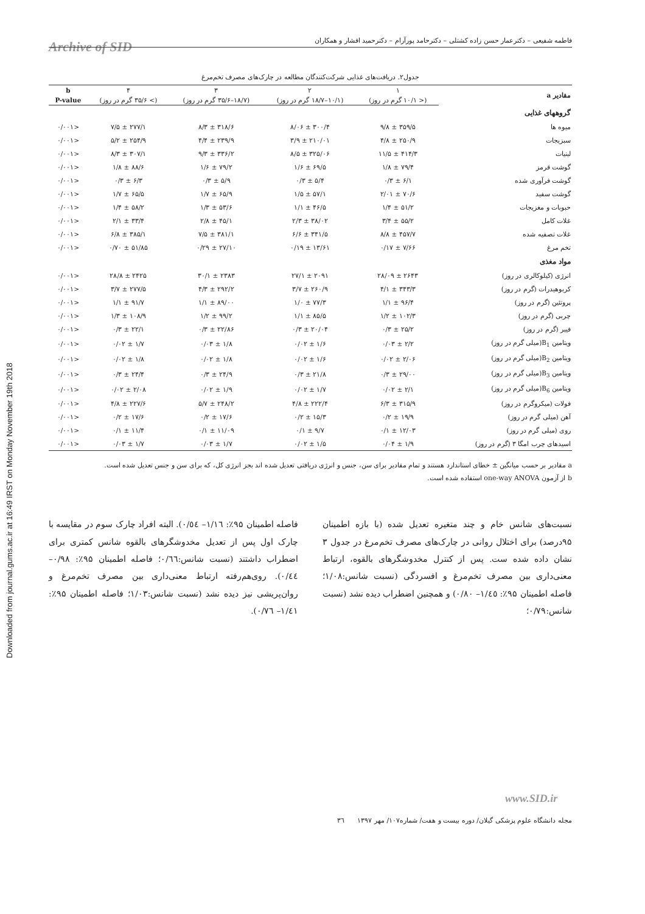Downloaded from journal.gums.ac.ir at 16:49 IRST on Monday November 19th 2018
فاطمه شفیعی – دکترعمار حسن زاده کشتلی – دکترحامد پورآرام – دکترحمید افشار و همکاران
Archive of SID
جدول۲. دریافت‌های غذایی شرکت‌کنندگان مطالعه در چارک‌های مصرف تخم‌مرغ
| مقادیر a | ۱ | ۲ | ۳ | ۴ | b |
| --- | --- | --- | --- | --- | --- |
| | (< ۱۰/۱ گرم در روز) | (۱۰/۱–۱۸/۷ گرم در روز) | (۱۸/۷–۳۵/۶ گرم در روز) | (> ۳۵/۶ گرم در روز) | P-value |
| گروههای غذایی | | | | | |
| میوه ها | ۳۵۹/۵ ± ۹/۸ | ۳۰۰/۴ ± ۸/۰۶ | ۳۱۸/۶ ± ۸/۳ | ۲۷۷/۱ ± ۷/۵ | <۰/۰۰۱ |
| سبزیجات | ۲۵۰/۹ ± ۴/۸ | ۲۱۰/۰۱ ± ۳/۹ | ۲۳۹/۹ ± ۴/۴ | ۲۵۴/۹ ± ۵/۲ | <۰/۰۰۱ |
| لبنیات | ۴۱۴/۳ ± ۱۱/۵ | ۳۲۵/۰۶ ± ۸/۵ | ۳۳۶/۲ ± ۹/۳ | ۳۰۷/۱ ± ۸/۳ | <۰/۰۰۱ |
| گوشت قرمز | ۷۹/۴ ± ۱/۸ | ۶۹/۵ ± ۱/۶ | ۷۹/۲ ± ۱/۶ | ۸۸/۶ ± ۱/۸ | <۰/۰۰۱ |
| گوشت فرآوری شده | ۶/۱ ± ۰/۳ | ۵/۴ ± ۰/۳ | ۵/۹ ± ۰/۳ | ۶/۳ ± ۰/۳ | <۰/۰۰۱ |
| گوشت سفید | ۷۰/۶ ± ۲/۰۱ | ۵۷/۱ ± ۱/۵ | ۶۵/۹ ± ۱/۷ | ۶۵/۵ ± ۱/۷ | <۰/۰۰۱ |
| حبوبات و مغزیجات | ۵۱/۲ ± ۱/۴ | ۴۶/۵ ± ۱/۱ | ۵۳/۶ ± ۱/۳ | ۵۸/۲ ± ۱/۴ | <۰/۰۰۱ |
| غلات کامل | ۵۵/۲ ± ۳/۴ | ۳۸/۰۲ ± ۲/۳ | ۴۵/۱ ± ۲/۸ | ۳۳/۴ ± ۲/۱ | <۰/۰۰۱ |
| غلات تصفیه شده | ۴۵۷/۷ ± ۸/۸ | ۳۴۱/۵ ± ۶/۶ | ۳۸۱/۱ ± ۷/۵ | ۳۸۵/۱ ± ۶/۸ | <۰/۰۰۱ |
| تخم مرغ | ۷/۶۶ ± ۰/۱۷ | ۱۳/۶۱ ± ۰/۱۹ | ۲۷/۱۰ ± ۰/۲۹ | ۵۱/۸۵ ± ۰/۷۰ | <۰/۰۰۱ |
| مواد مغذی | | | | | |
| انرژی (کیلوکالری در روز) | ۲۶۴۳ ± ۲۸/۰۹ | ۲۰۹۱ ± ۲۷/۱ | ۲۳۸۳ ± ۳۰/۱ | ۲۴۲۵ ± ۲۸/۸ | <۰/۰۰۱ |
| کربوهیدرات (گرم در روز) | ۳۴۳/۳ ± ۴/۱ | ۲۶۰/۹ ± ۳/۷ | ۲۹۲/۲ ± ۴/۳ | ۲۷۷/۵ ± ۳/۷ | <۰/۰۰۱ |
| پروتئین (گرم در روز) | ۹۶/۴ ± ۱/۱ | ۷۷/۳ ± ۱/۰ | ۸۹/۰۰ ± ۱/۱ | ۹۱/۷ ± ۱/۱ | <۰/۰۰۱ |
| چربی (گرم در روز) | ۱۰۲/۳ ± ۱/۲ | ۸۵/۵ ± ۱/۱ | ۹۹/۲ ± ۱/۲ | ۱۰۸/۹ ± ۱/۳ | <۰/۰۰۱ |
| فیبر (گرم در روز) | ۲۵/۲ ± ۰/۳ | ۲۰/۰۴ ± ۰/۳ | ۲۲/۸۶ ± ۰/۳ | ۲۲/۱ ± ۰/۳ | <۰/۰۰۱ |
| ویتامین B<sub>1</sub>(میلی گرم در روز) | ۲/۲ ± ۰/۰۳ | ۱/۶ ± ۰/۰۲ | ۱/۸ ± ۰/۰۳ | ۱/۷ ± ۰/۰۲ | <۰/۰۰۱ |
| ویتامین B<sub>2</sub>(میلی گرم در روز) | ۲/۰۶ ± ۰/۰۲ | ۱/۶ ± ۰/۰۲ | ۱/۸ ± ۰/۰۲ | ۱/۸ ± ۰/۰۲ | <۰/۰۰۱ |
| ویتامین B<sub>3</sub>(میلی گرم در روز) | ۲۹/۰۰ ± ۰/۳ | ۲۱/۸ ± ۰/۳ | ۲۴/۹ ± ۰/۳ | ۲۴/۴ ± ۰/۳ | <۰/۰۰۱ |
| ویتامین B<sub>6</sub>(میلی گرم در روز) | ۲/۱ ± ۰/۰۲ | ۱/۷ ± ۰/۰۲ | ۱/۹ ± ۰/۰۲ | ۲/۰۸ ± ۰/۰۲ | <۰/۰۰۱ |
| فولات (میکروگرم در روز) | ۳۱۵/۹ ± ۶/۳ | ۲۲۲/۴ ± ۴/۸ | ۲۴۸/۲ ± ۵/۷ | ۲۲۷/۶ ± ۴/۸ | <۰/۰۰۱ |
| آهن (میلی گرم در روز) | ۱۹/۹ ± ۰/۲ | ۱۵/۳ ± ۰/۲ | ۱۷/۶ ± ۰/۲ | ۱۷/۶ ± ۰/۲ | <۰/۰۰۱ |
| روی (میلی گرم در روز) | ۱۲/۰۳ ± ۰/۱ | ۹/۷ ± ۰/۱ | ۱۱/۰۹ ± ۰/۱ | ۱۱/۴ ± ۰/۱ | <۰/۰۰۱ |
| اسیدهای چرب امگا ۳ (گرم در روز) | ۱/۹ ± ۰/۰۴ | ۱/۵ ± ۰/۰۲ | ۱/۷ ± ۰/۰۳ | ۱/۷ ± ۰/۰۳ | <۰/۰۰۱ |
a مقادیر بر حسب میانگین ± خطای استاندارد هستند و تمام مقادیر برای سن، جنس و انرژی دریافتی تعدیل شده اند بجز انرژی کل، که برای سن و جنس تعدیل شده است.
b از آزمون one-way ANOVA استفاده شده است.
نسبت‌های شانس خام و چند متغیره تعدیل شده (با بازه اطمینان ۹۵درصد) برای اختلال روانی در چارک‌های مصرف تخم‌مرغ در جدول ۳ نشان داده شده ست. پس از کنترل مخدوشگرهای بالقوه، ارتباط معنی‌داری بین مصرف تخم‌مرغ و افسردگی (نسبت شانس:۱/۰۸؛ فاصله اطمینان ۹۵٪: ۱/٤٥– ۰/۸۰) و همچنین اضطراب دیده نشد (نسبت شانس:۰/۷۹؛
فاصله اطمینان ۹۵٪: ۱/۱٦– ۰/٥٤). البته افراد چارک سوم در مقایسه با چارک اول پس از تعدیل مخدوشگرهای بالقوه شانس کمتری برای اضطراب داشتند (نسبت شانس:۰/٦٦؛ فاصله اطمینان ۹۵٪: ۰/۹۸– ۰/٤٤). روی‌هم‌رفته ارتباط معنی‌داری بین مصرف تخم‌مرغ و روان‌پریشی نیز دیده نشد (نسبت شانس:۱/۰۳؛ فاصله اطمینان ۹۵٪: ۱/٤۱– ۰/۷٦).
www.SID.ir
مجله دانشگاه علوم پزشکی گیلان/ دوره بیست و هفت/ شماره۱۰۷/ مهر ۱۳۹۷ ۳٦